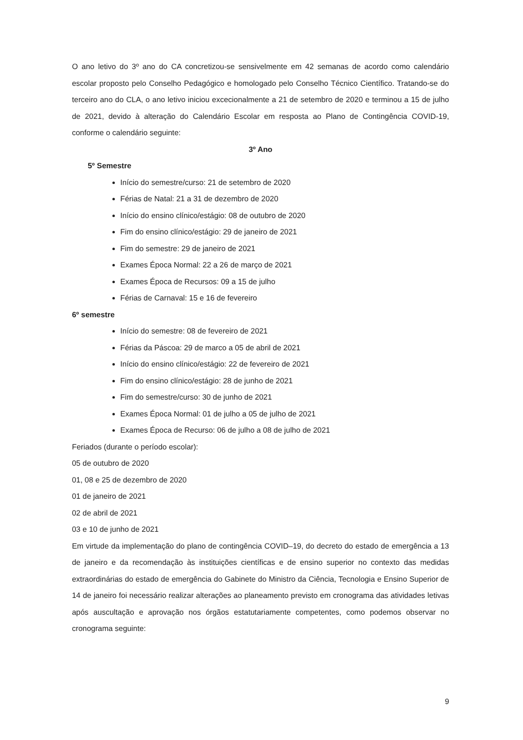O ano letivo do 3º ano do CA concretizou-se sensivelmente em 42 semanas de acordo como calendário escolar proposto pelo Conselho Pedagógico e homologado pelo Conselho Técnico Científico. Tratando-se do terceiro ano do CLA, o ano letivo iniciou excecionalmente a 21 de setembro de 2020 e terminou a 15 de julho de 2021, devido à alteração do Calendário Escolar em resposta ao Plano de Contingência COVID-19, conforme o calendário seguinte:
3º Ano
5º Semestre
Início do semestre/curso: 21 de setembro de 2020
Férias de Natal: 21 a 31 de dezembro de 2020
Início do ensino clínico/estágio: 08 de outubro de 2020
Fim do ensino clínico/estágio: 29 de janeiro de 2021
Fim do semestre: 29 de janeiro de 2021
Exames Época Normal: 22 a 26 de março de 2021
Exames Época de Recursos: 09 a 15 de julho
Férias de Carnaval: 15 e 16 de fevereiro
6º semestre
Início do semestre: 08 de fevereiro de 2021
Férias da Páscoa: 29 de marco a 05 de abril de 2021
Início do ensino clínico/estágio: 22 de fevereiro de 2021
Fim do ensino clínico/estágio: 28 de junho de 2021
Fim do semestre/curso: 30 de junho de 2021
Exames Época Normal: 01 de julho a 05 de julho de 2021
Exames Época de Recurso: 06 de julho a 08 de julho de 2021
Feriados (durante o período escolar):
05 de outubro de 2020
01, 08 e 25 de dezembro de 2020
01 de janeiro de 2021
02 de abril de 2021
03 e 10 de junho de 2021
Em virtude da implementação do plano de contingência COVID–19, do decreto do estado de emergência a 13 de janeiro e da recomendação às instituições científicas e de ensino superior no contexto das medidas extraordinárias do estado de emergência do Gabinete do Ministro da Ciência, Tecnologia e Ensino Superior de 14 de janeiro foi necessário realizar alterações ao planeamento previsto em cronograma das atividades letivas após auscultação e aprovação nos órgãos estatutariamente competentes, como podemos observar no cronograma seguinte:
9